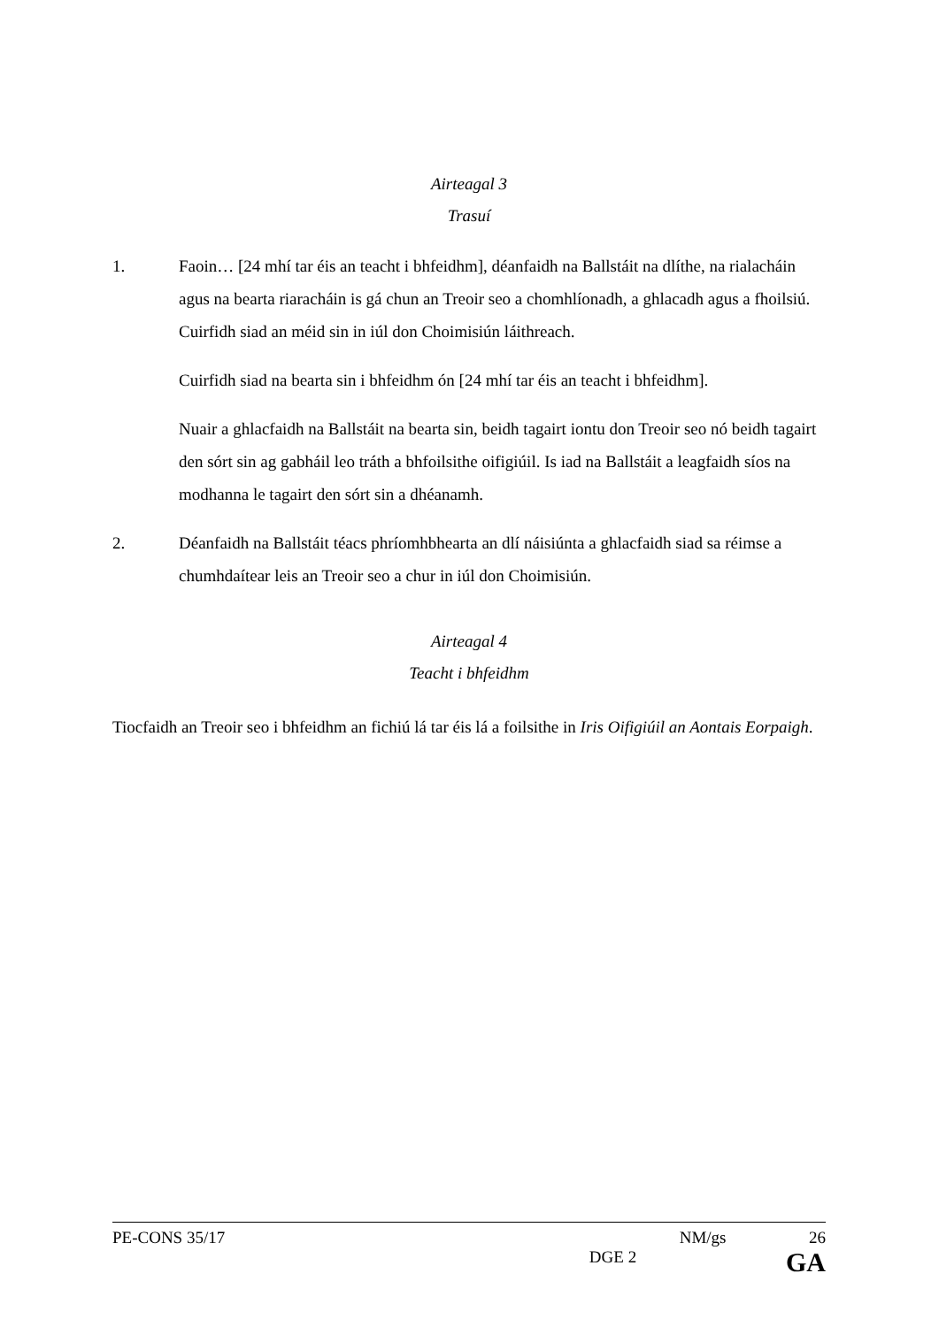Airteagal 3
Trasuí
1. Faoin… [24 mhí tar éis an teacht i bhfeidhm], déanfaidh na Ballstáit na dlíthe, na rialacháin agus na bearta riaracháin is gá chun an Treoir seo a chomhlíonadh, a ghlacadh agus a fhoilsiú. Cuirfidh siad an méid sin in iúl don Choimisiún láithreach.
Cuirfidh siad na bearta sin i bhfeidhm ón [24 mhí tar éis an teacht i bhfeidhm].
Nuair a ghlacfaidh na Ballstáit na bearta sin, beidh tagairt iontu don Treoir seo nó beidh tagairt den sórt sin ag gabháil leo tráth a bhfoilsithe oifigiúil. Is iad na Ballstáit a leagfaidh síos na modhanna le tagairt den sórt sin a dhéanamh.
2. Déanfaidh na Ballstáit téacs phríomhbhearta an dlí náisiúnta a ghlacfaidh siad sa réimse a chumhdaítear leis an Treoir seo a chur in iúl don Choimisiún.
Airteagal 4
Teacht i bhfeidhm
Tiocfaidh an Treoir seo i bhfeidhm an fichiú lá tar éis lá a foilsithe in Iris Oifigiúil an Aontais Eorpaigh.
PE-CONS 35/17 NM/gs 26
DGE 2 GA